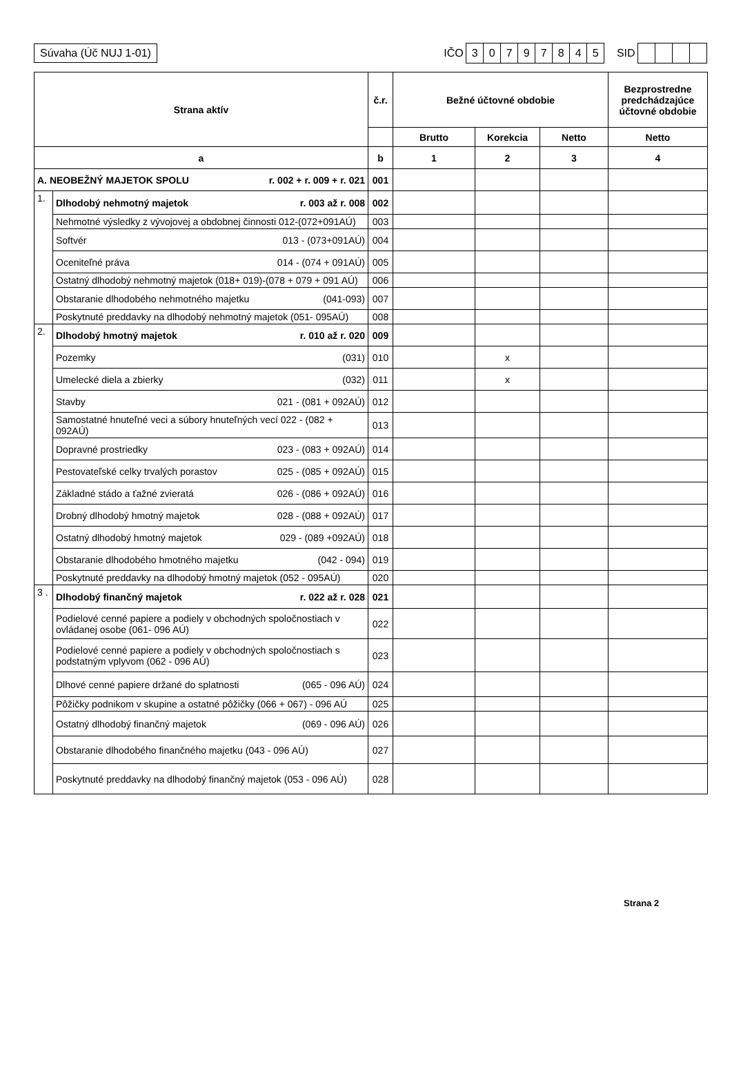Súvaha (Úč NUJ 1-01)
IČO 30797845 SID
| Strana aktív | | č.r. | Bežné účtovné obdobie | | | Bezprostredne predchádzajúce účtovné obdobie |
| --- | --- | --- | --- | --- | --- | --- |
| | | | Brutto | Korekcia | Netto | Netto |
| a | | b | 1 | 2 | 3 | 4 |
| A. NEOBEŽNÝ MAJETOK SPOLU r. 002 + r. 009 + r. 021 | | 001 | | | | |
| 1. | Dlhodobý nehmotný majetok r. 003 až r. 008 | 002 | | | | |
| | Nehmotné výsledky z vývojovej a obdobnej činnosti 012-(072+091AÚ) | 003 | | | | |
| | Softvér 013 - (073+091AÚ) | 004 | | | | |
| | Oceniteľné práva 014 - (074 + 091AÚ) | 005 | | | | |
| | Ostatný dlhodobý nehmotný majetok (018+ 019)-(078 + 079 + 091 AÚ) | 006 | | | | |
| | Obstaranie dlhodobého nehmotného majetku (041-093) | 007 | | | | |
| | Poskytnuté preddavky na dlhodobý nehmotný majetok (051- 095AÚ) | 008 | | | | |
| 2. | Dlhodobý hmotný majetok r. 010 až r. 020 | 009 | | | | |
| | Pozemky (031) | 010 | | x | | |
| | Umelecké diela a zbierky (032) | 011 | | x | | |
| | Stavby 021 - (081 + 092AÚ) | 012 | | | | |
| | Samostatné hnuteľné veci a súbory hnuteľných vecí 022 - (082 + 092AÚ) | 013 | | | | |
| | Dopravné prostriedky 023 - (083 + 092AÚ) | 014 | | | | |
| | Pestovateľské celky trvalých porastov 025 - (085 + 092AÚ) | 015 | | | | |
| | Základné stádo a ťažné zvieratá 026 - (086 + 092AÚ) | 016 | | | | |
| | Drobný dlhodobý hmotný majetok 028 - (088 + 092AÚ) | 017 | | | | |
| | Ostatný dlhodobý hmotný majetok 029 - (089 +092AÚ) | 018 | | | | |
| | Obstaranie dlhodobého hmotného majetku (042 - 094) | 019 | | | | |
| | Poskytnuté preddavky na dlhodobý hmotný majetok (052 - 095AÚ) | 020 | | | | |
| 3 . | Dlhodobý finančný majetok r. 022 až r. 028 | 021 | | | | |
| | Podielové cenné papiere a podiely v obchodných spoločnostiach v ovládanej osobe (061- 096 AÚ) | 022 | | | | |
| | Podielové cenné papiere a podiely v obchodných spoločnostiach s podstatným vplyvom (062 - 096 AÚ) | 023 | | | | |
| | Dlhové cenné papiere držané do splatnosti (065 - 096 AÚ) | 024 | | | | |
| | Pôžičky podnikom v skupine a ostatné pôžičky (066 + 067) - 096 AÚ | 025 | | | | |
| | Ostatný dlhodobý finančný majetok (069 - 096 AÚ) | 026 | | | | |
| | Obstaranie dlhodobého finančného majetku (043 - 096 AÚ) | 027 | | | | |
| | Poskytnuté preddavky na dlhodobý finančný majetok (053 - 096 AÚ) | 028 | | | | |
Strana 2